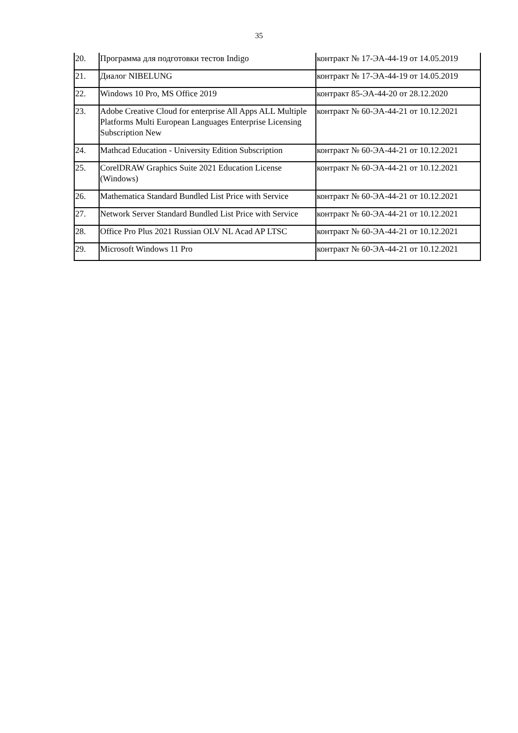35
| 20. | Программа для подготовки тестов Indigo | контракт № 17-ЭА-44-19 от 14.05.2019 |
| 21. | Диалог NIBELUNG | контракт № 17-ЭА-44-19 от 14.05.2019 |
| 22. | Windows 10 Pro, MS Office 2019 | контракт 85-ЭА-44-20 от 28.12.2020 |
| 23. | Adobe Creative Cloud for enterprise All Apps ALL Multiple Platforms Multi European Languages Enterprise Licensing Subscription New | контракт № 60-ЭА-44-21 от 10.12.2021 |
| 24. | Mathcad Education - University Edition Subscription | контракт № 60-ЭА-44-21 от 10.12.2021 |
| 25. | CorelDRAW Graphics Suite 2021 Education License (Windows) | контракт № 60-ЭА-44-21 от 10.12.2021 |
| 26. | Mathematica Standard Bundled List Price with Service | контракт № 60-ЭА-44-21 от 10.12.2021 |
| 27. | Network Server Standard Bundled List Price with Service | контракт № 60-ЭА-44-21 от 10.12.2021 |
| 28. | Office Pro Plus 2021 Russian OLV NL Acad AP LTSC | контракт № 60-ЭА-44-21 от 10.12.2021 |
| 29. | Microsoft Windows 11 Pro | контракт № 60-ЭА-44-21 от 10.12.2021 |